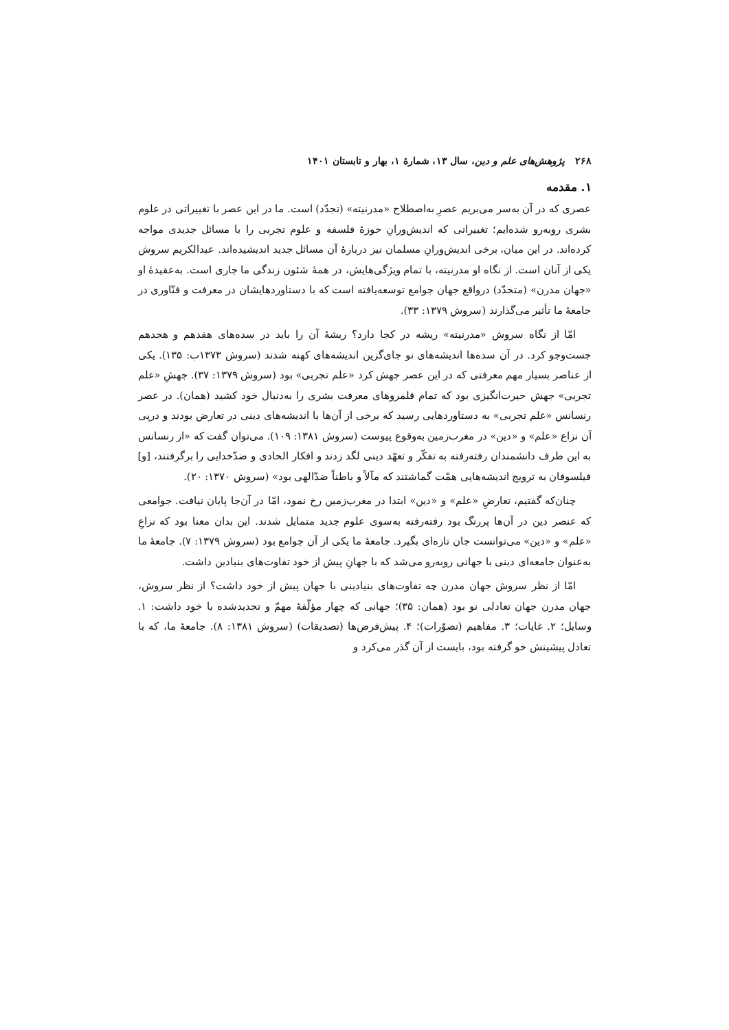۲۶۸ پژوهش‌های علم و دین، سال ۱۳، شمارهٔ ۱، بهار و تابستان ۱۴۰۱
۱. مقدمه
عصری که در آن به‌سر می‌بریم عصرِ به‌اصطلاح «مدرنیته» (تجدّد) است. ما در این عصر با تغییراتی در علوم بشری روبه‌رو شده‌ایم؛ تغییراتی که اندیش‌ورانِ حوزهٔ فلسفه و علوم تجربی را با مسائل جدیدی مواجه کرده‌اند. در این میان، برخی اندیش‌ورانِ مسلمان نیز دربارهٔ آن مسائل جدید اندیشیده‌اند. عبدالکریم سروش یکی از آنان است. از نگاه او مدرنیته، با تمام ویژگی‌هایش، در همهٔ شئون زندگی ما جاری است. به‌عقیدهٔ او «جهان مدرن» (متجدّد) درواقع جهان جوامع توسعه‌یافته است که با دستاوردهایشان در معرفت و فنّاوری در جامعهٔ ما تأثیر می‌گذارند (سروش ۱۳۷۹: ۳۳).
امّا از نگاه سروش «مدرنیته» ریشه در کجا دارد؟ ریشهٔ آن را باید در سده‌های هفدهم و هجدهم جست‌وجو کرد. در آن سده‌ها اندیشه‌های نو جای‌گزین اندیشه‌های کهنه شدند (سروش ۱۳۷۳ب: ۱۳۵). یکی از عناصر بسیار مهم معرفتی که در این عصر جهش کرد «علم تجربی» بود (سروش ۱۳۷۹: ۳۷). جهشِ «علم تجربی» جهش حیرت‌انگیزی بود که تمام قلمروهای معرفت بشری را به‌دنبال خود کشید (همان). در عصر رنسانس «علم تجربی» به دستاوردهایی رسید که برخی از آن‌ها با اندیشه‌های دینی در تعارض بودند و درپی آن نزاع «علم» و «دین» در مغرب‌زمین به‌وقوع پیوست (سروش ۱۳۸۱: ۱۰۹). می‌توان گفت که «از رنسانس به این طرف دانشمندان رفته‌رفته به تفکّر و تعهّد دینی لگد زدند و افکار الحادی و ضدّخدایی را برگرفتند، [و] فیلسوفان به ترویج اندیشه‌هایی همّت گماشتند که مآلاً و باطناً ضدّالهی بود» (سروش ۱۳۷۰: ۲۰).
چنان‌که گفتیم، تعارضِ «علم» و «دین» ابتدا در مغرب‌زمین رخ نمود، امّا در آن‌جا پایان نیافت. جوامعی که عنصر دین در آن‌ها پررنگ بود رفته‌رفته به‌سوی علوم جدید متمایل شدند. این بدان معنا بود که نزاعِ «علم» و «دین» می‌توانست جان تازه‌ای بگیرد. جامعهٔ ما یکی از آن جوامع بود (سروش ۱۳۷۹: ۷). جامعهٔ ما به‌عنوان جامعه‌ای دینی با جهانی روبه‌رو می‌شد که با جهانِ پیش از خود تفاوت‌های بنیادین داشت.
امّا از نظر سروش جهان مدرن چه تفاوت‌های بنیادینی با جهان پیش از خود داشت؟ از نظر سروش، جهان مدرن جهان تعادلی نو بود (همان: ۳۵)؛ جهانی که چهار مؤلّفهٔ مهمّ و تجدیدشده با خود داشت: ۱. وسایل؛ ۲. غایات؛ ۳. مفاهیم (تصوّرات)؛ ۴. پیش‌فرض‌ها (تصدیقات) (سروش ۱۳۸۱: ۸). جامعهٔ ما، که با تعادل پیشینش خو گرفته بود، بایست از آن گذر می‌کرد و